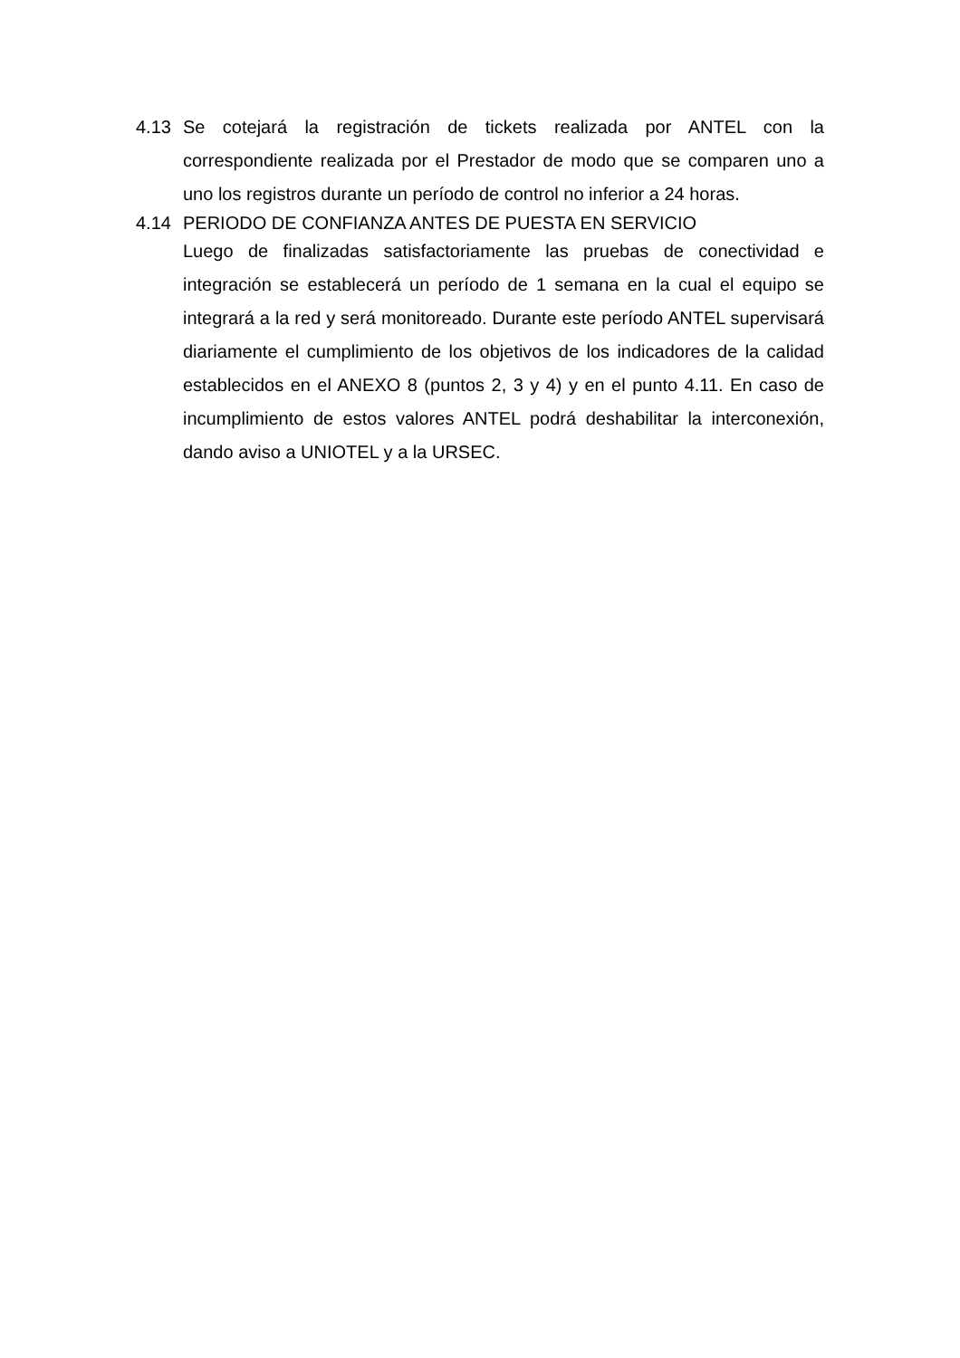4.13 Se cotejará la registración de tickets realizada por ANTEL con la correspondiente realizada por el Prestador de modo que se comparen uno a uno los registros durante un período de control no inferior a 24 horas.
4.14
PERIODO DE CONFIANZA ANTES DE PUESTA EN SERVICIO
Luego de finalizadas satisfactoriamente las pruebas de conectividad e integración se establecerá un período de 1 semana en la cual el equipo se integrará a la red y será monitoreado. Durante este período ANTEL supervisará diariamente el cumplimiento de los objetivos de los indicadores de la calidad establecidos en el ANEXO 8 (puntos 2, 3 y 4) y en el punto 4.11. En caso de incumplimiento de estos valores ANTEL podrá deshabilitar la interconexión, dando aviso a UNIOTEL y a la URSEC.